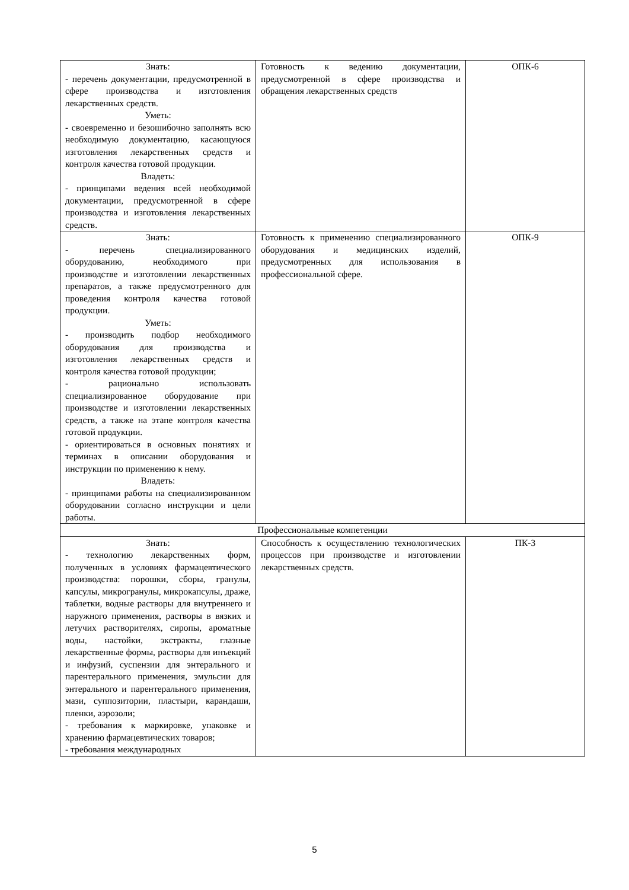| Знать: - перечень документации, предусмотренной в сфере производства и изготовления лекарственных средств. Уметь: - своевременно и безошибочно заполнять всю необходимую документацию, касающуюся изготовления лекарственных средств и контроля качества готовой продукции. Владеть: - принципами ведения всей необходимой документации, предусмотренной в сфере производства и изготовления лекарственных средств. | Готовность к ведению документации, предусмотренной в сфере производства и обращения лекарственных средств | ОПК-6 |
| Знать: - перечень специализированного оборудованию, необходимого при производстве и изготовлении лекарственных препаратов, а также предусмотренного для проведения контроля качества готовой продукции. Уметь: - производить подбор необходимого оборудования для производства и изготовления лекарственных средств и контроля качества готовой продукции; - рационально использовать специализированное оборудование при производстве и изготовлении лекарственных средств, а также на этапе контроля качества готовой продукции. - ориентироваться в основных понятиях и терминах в описании оборудования и инструкции по применению к нему. Владеть: - принципами работы на специализированном оборудовании согласно инструкции и цели работы. | Готовность к применению специализированного оборудования и медицинских изделий, предусмотренных для использования в профессиональной сфере. | ОПК-9 |
| Профессиональные компетенции | | |
| Знать: - технологию лекарственных форм, полученных в условиях фармацевтического производства: порошки, сборы, гранулы, капсулы, микрогранулы, микрокапсулы, драже, таблетки, водные растворы для внутреннего и наружного применения, растворы в вязких и летучих растворителях, сиропы, ароматные воды, настойки, экстракты, глазные лекарственные формы, растворы для инъекций и инфузий, суспензии для энтерального и парентерального применения, эмульсии для энтерального и парентерального применения, мази, суппозитории, пластыри, карандаши, пленки, аэрозоли; - требования к маркировке, упаковке и хранению фармацевтических товаров; - требования международных | Способность к осуществлению технологических процессов при производстве и изготовлении лекарственных средств. | ПК-3 |
5